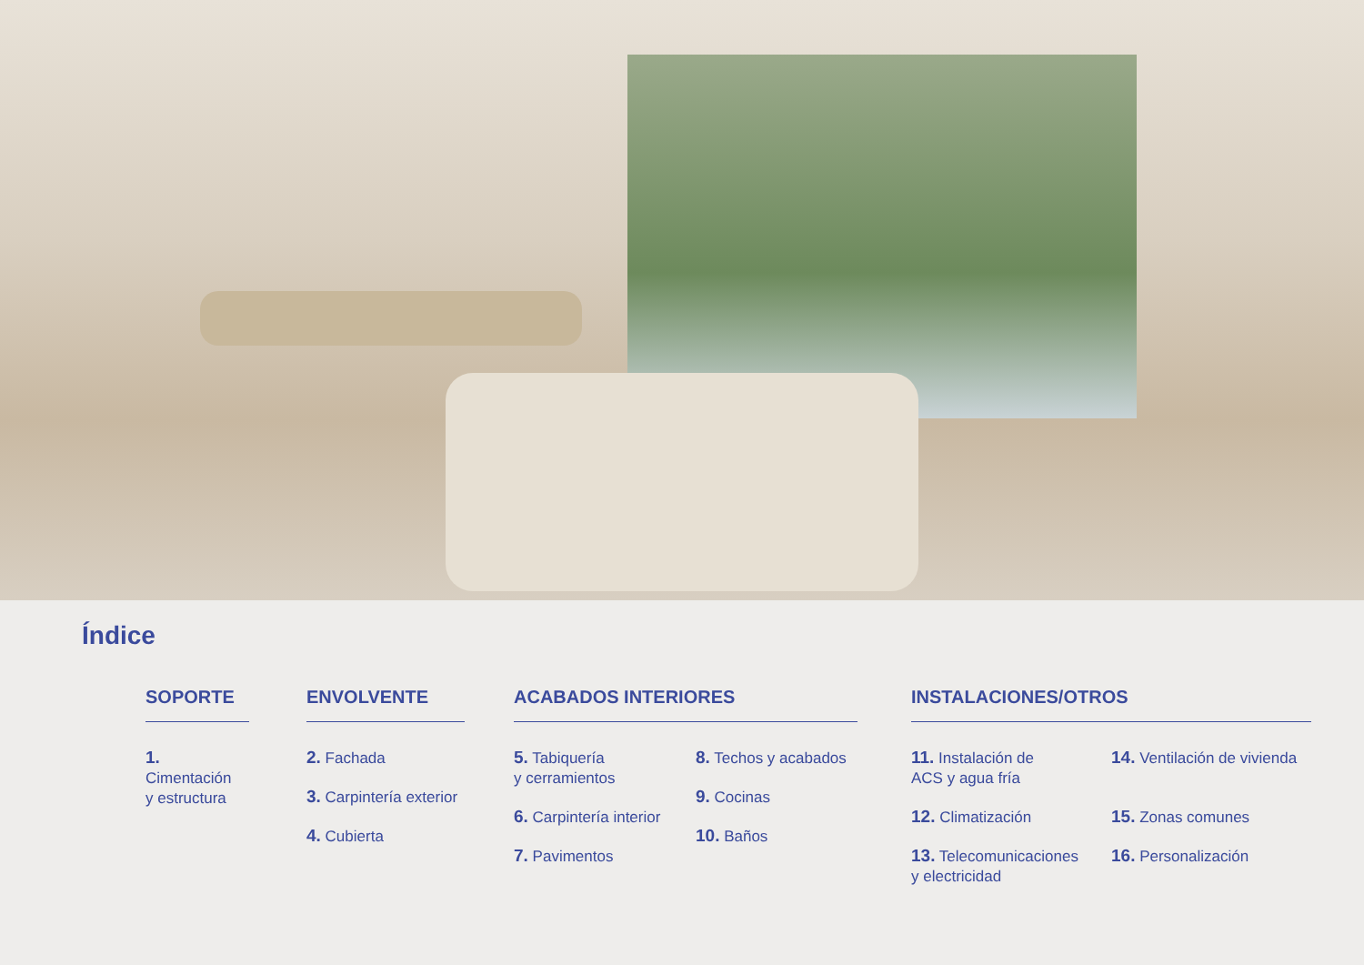Índice
SOPORTE
1. Cimentación
y estructura
ENVOLVENTE
2. Fachada
3. Carpintería exterior
4. Cubierta
ACABADOS INTERIORES
5. Tabiquería
y cerramientos
6. Carpintería interior
7. Pavimentos
8. Techos y acabados
9. Cocinas
10. Baños
INSTALACIONES/OTROS
11. Instalación de
ACS y agua fría
12. Climatización
13. Telecomunicaciones
y electricidad
14. Ventilación de vivienda
15. Zonas comunes
16. Personalización